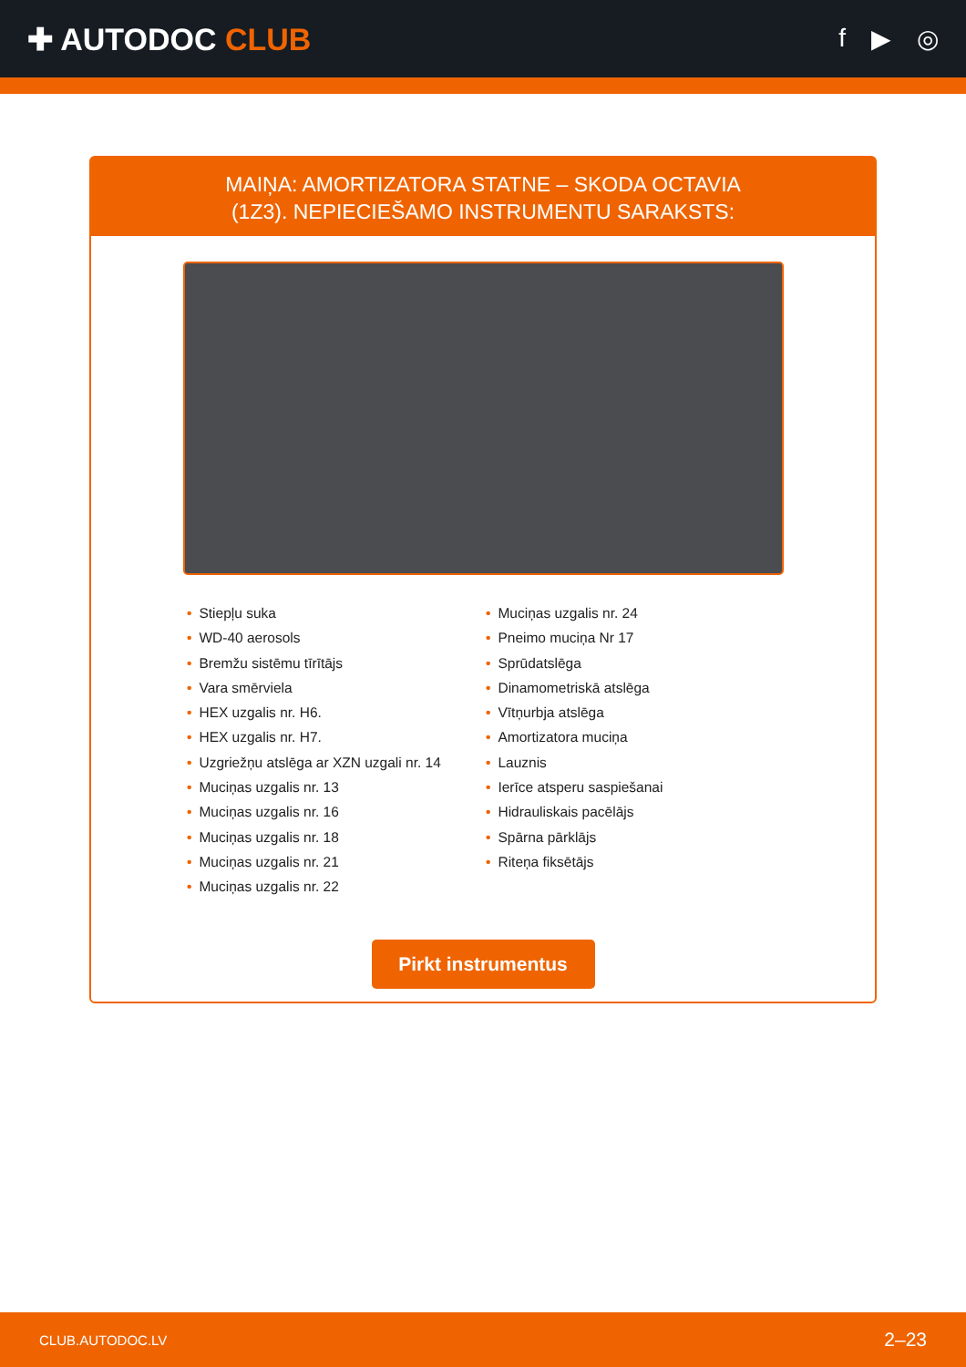✚ AUTODOC CLUB
f ▶ ◎
MAIŅA: AMORTIZATORA STATNE – SKODA OCTAVIA
(1Z3). NEPIECIEŠAMO INSTRUMENTU SARAKSTS:
• Stiepļu suka
• WD-40 aerosols
• Bremžu sistēmu tīrītājs
• Vara smērviela
• HEX uzgalis nr. H6.
• HEX uzgalis nr. H7.
• Uzgriežņu atslēga ar XZN uzgali nr. 14
• Muciņas uzgalis nr. 13
• Muciņas uzgalis nr. 16
• Muciņas uzgalis nr. 18
• Muciņas uzgalis nr. 21
• Muciņas uzgalis nr. 22
• Muciņas uzgalis nr. 24
• Pneimo muciņa Nr 17
• Sprūdatslēga
• Dinamometriskā atslēga
• Vītņurbja atslēga
• Amortizatora muciņa
• Lauznis
• Ierīce atsperu saspiešanai
• Hidrauliskais pacēlājs
• Spārna pārklājs
• Riteņa fiksētājs
Pirkt instrumentus
CLUB.AUTODOC.LV 2–23